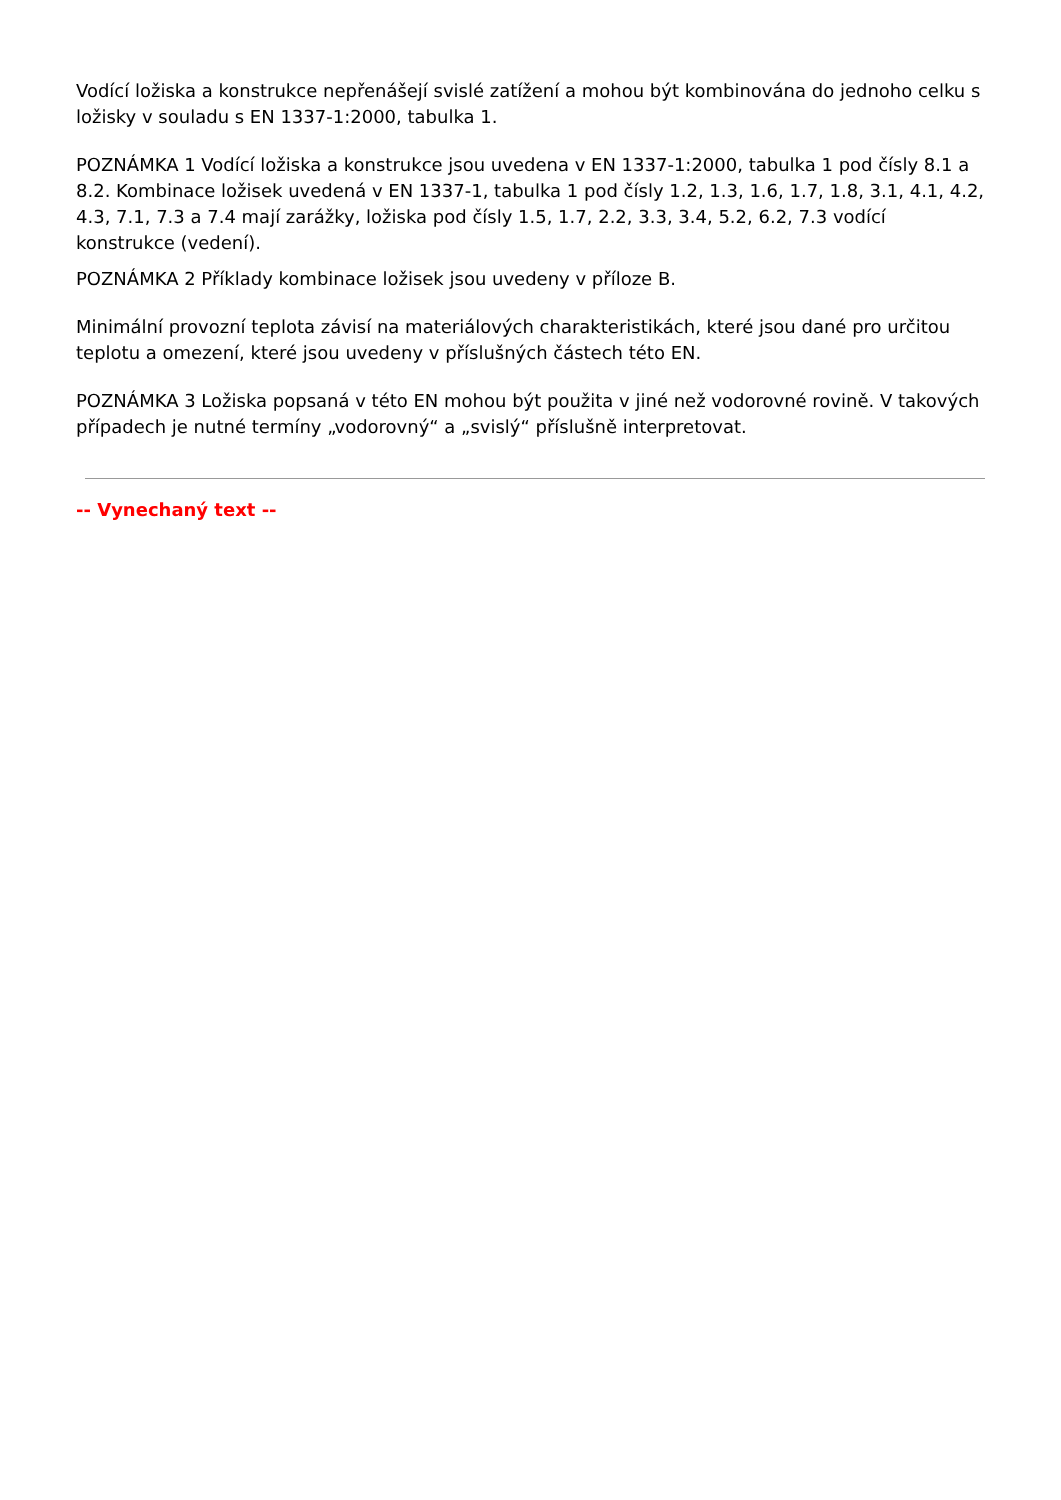Vodící ložiska a konstrukce nepřenášejí svislé zatížení a mohou být kombinována do jednoho celku s ložisky v souladu s EN 1337-1:2000, tabulka 1.
POZNÁMKA 1 Vodící ložiska a konstrukce jsou uvedena v EN 1337-1:2000, tabulka 1 pod čísly 8.1 a 8.2. Kombinace ložisek uvedená v EN 1337-1, tabulka 1 pod čísly 1.2, 1.3, 1.6, 1.7, 1.8, 3.1, 4.1, 4.2, 4.3, 7.1, 7.3 a 7.4 mají zarážky, ložiska pod čísly 1.5, 1.7, 2.2, 3.3, 3.4, 5.2, 6.2, 7.3 vodící konstrukce (vedení).
POZNÁMKA 2 Příklady kombinace ložisek jsou uvedeny v příloze B.
Minimální provozní teplota závisí na materiálových charakteristikách, které jsou dané pro určitou teplotu a omezení, které jsou uvedeny v příslušných částech této EN.
POZNÁMKA 3 Ložiska popsaná v této EN mohou být použita v jiné než vodorovné rovině. V takových případech je nutné termíny „vodorovný“ a „svislý“ příslušně interpretovat.
-- Vynechaný text --